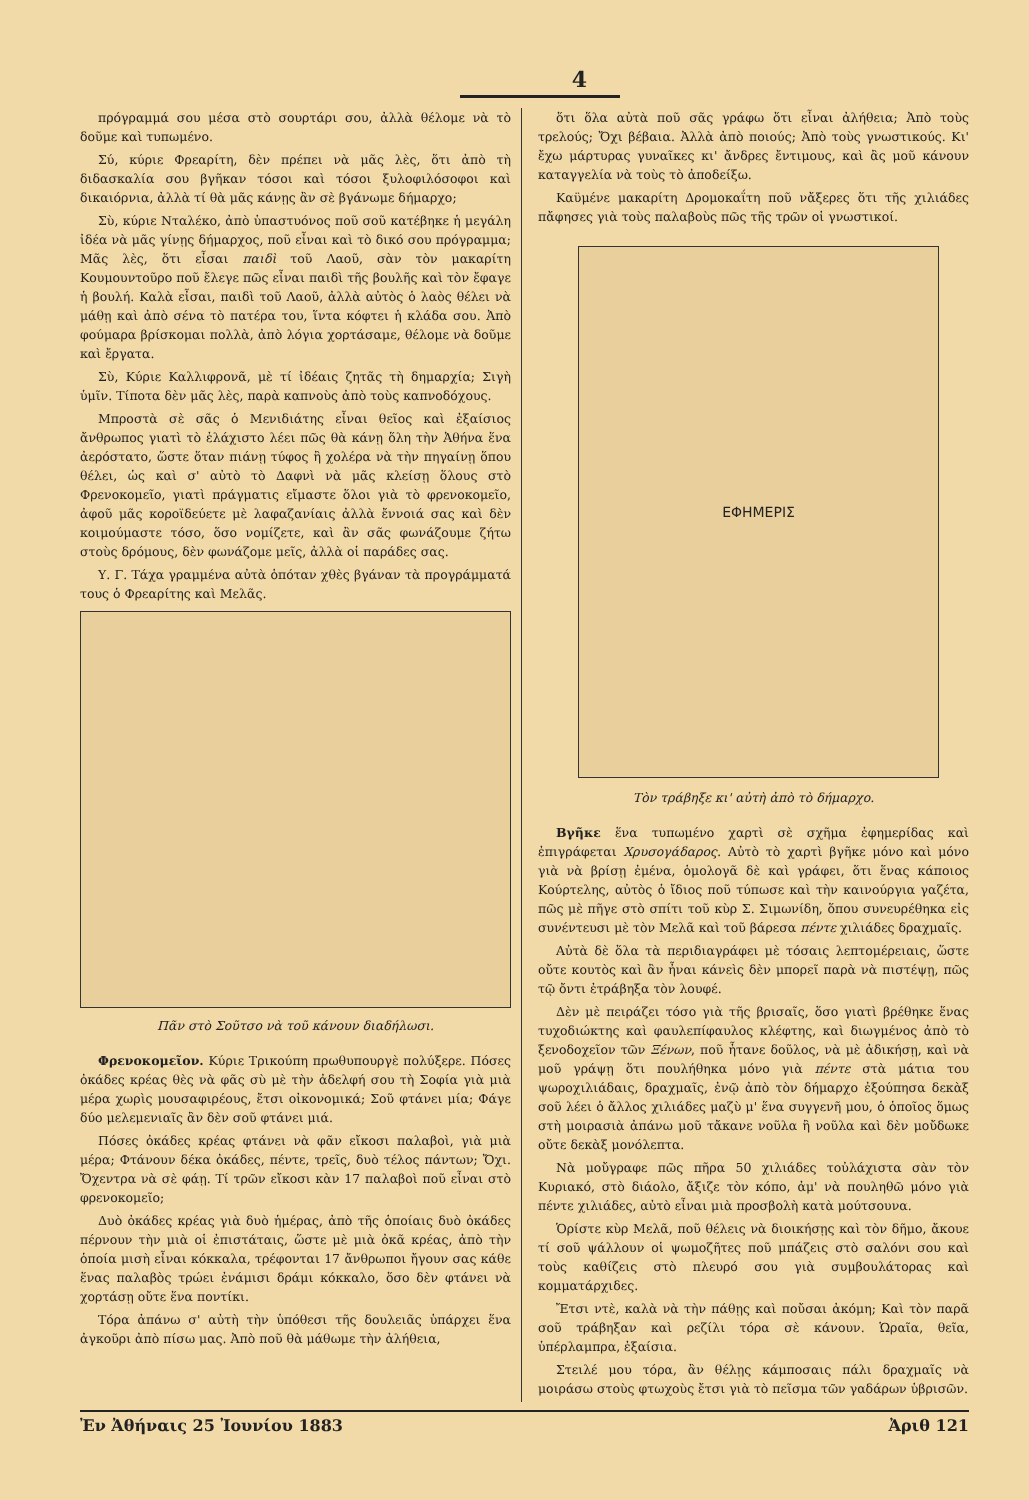4
πρόγραμμά σου μέσα στὸ σουρτάρι σου, ἀλλὰ θέλομε νὰ τὸ δοῦμε καὶ τυπωμένο.
Σύ, κύριε Φρεαρίτη, δὲν πρέπει νὰ μᾶς λὲς, ὅτι ἀπὸ τὴ διδασκαλία σου βγῆκαν τόσοι καὶ τόσοι ξυλοφιλόσοφοι καὶ δικαιόρνια, ἀλλὰ τί θὰ μᾶς κάνῃς ἂν σὲ βγάνωμε δήμαρχο;
Σὺ, κύριε Νταλέκο, ἀπὸ ὑπαστυόνος ποῦ σοῦ κατέβηκε ἡ μεγάλη ἰδέα νὰ μᾶς γίνῃς δήμαρχος, ποῦ εἶναι καὶ τὸ δικό σου πρόγραμμα; Μᾶς λὲς, ὅτι εἶσαι παιδὶ τοῦ Λαοῦ, σὰν τὸν μακαρίτη Κουμουντοῦρο ποῦ ἔλεγε πῶς εἶναι παιδὶ τῆς βουλῆς καὶ τὸν ἔφαγε ἡ βουλή. Καλὰ εἶσαι, παιδὶ τοῦ Λαοῦ, ἀλλὰ αὐτὸς ὁ λαὸς θέλει νὰ μάθῃ καὶ ἀπὸ σένα τὸ πατέρα του, ἵντα κόφτει ἡ κλάδα σου. Ἀπὸ φούμαρα βρίσκομαι πολλὰ, ἀπὸ λόγια χορτάσαμε, θέλομε νὰ δοῦμε καὶ ἔργατα.
Σὺ, Κύριε Καλλιφρονᾶ, μὲ τί ἰδέαις ζητᾶς τὴ δημαρχία; Σιγὴ ὑμῖν. Τίποτα δὲν μᾶς λὲς, παρὰ καπνοὺς ἀπὸ τοὺς καπνοδόχους.
Μπροστὰ σὲ σᾶς ὁ Μενιδιάτης εἶναι θεῖος καὶ ἐξαίσιος ἄνθρωπος γιατὶ τὸ ἐλάχιστο λέει πῶς θὰ κάνῃ ὅλη τὴν Ἀθήνα ἕνα ἀερόστατο, ὥστε ὅταν πιάνῃ τύφος ἢ χολέρα νὰ τὴν πηγαίνῃ ὅπου θέλει, ὡς καὶ σ' αὐτὸ τὸ Δαφνὶ νὰ μᾶς κλείσῃ ὅλους στὸ Φρενοκομεῖο, γιατὶ πράγματις εἴμαστε ὅλοι γιὰ τὸ φρενοκομεῖο, ἀφοῦ μᾶς κοροϊδεύετε μὲ λαφαζανίαις ἀλλὰ ἔννοιά σας καὶ δὲν κοιμούμαστε τόσο, ὅσο νομίζετε, καὶ ἂν σᾶς φωνάζουμε ζήτω στοὺς δρόμους, δὲν φωνάζομε μεῖς, ἀλλὰ οἱ παράδες σας.
Υ. Γ. Τάχα γραμμένα αὐτὰ ὁπόταν χθὲς βγάναν τὰ προγράμματά τους ὁ Φρεαρίτης καὶ Μελᾶς.
Πᾶν στὸ Σοῦτσο νὰ τοῦ κάνουν διαδήλωσι.
Φρενοκομεῖον. Κύριε Τρικούπη πρωθυπουργὲ πολύξερε. Πόσες ὀκάδες κρέας θὲς νὰ φᾶς σὺ μὲ τὴν ἀδελφή σου τὴ Σοφία γιὰ μιὰ μέρα χωρὶς μουσαφιρέους, ἔτσι οἰκονομικά; Σοῦ φτάνει μία; Φάγε δύο μελεμενιαῖς ἂν δὲν σοῦ φτάνει μιά.
Πόσες ὀκάδες κρέας φτάνει νὰ φᾶν εἴκοσι παλαβοὶ, γιὰ μιὰ μέρα; Φτάνουν δέκα ὀκάδες, πέντε, τρεῖς, δυὸ τέλος πάντων; Ὄχι. Ὄχεντρα νὰ σὲ φάῃ. Τί τρῶν εἴκοσι κὰν 17 παλαβοὶ ποῦ εἶναι στὸ φρενοκομεῖο;
Δυὸ ὀκάδες κρέας γιὰ δυὸ ἡμέρας, ἀπὸ τῆς ὁποίαις δυὸ ὀκάδες πέρνουν τὴν μιὰ οἱ ἐπιστάταις, ὥστε μὲ μιὰ ὀκᾶ κρέας, ἀπὸ τὴν ὁποία μισὴ εἶναι κόκκαλα, τρέφονται 17 ἄνθρωποι ἤγουν σας κάθε ἕνας παλαβὸς τρώει ἐνάμισι δράμι κόκκαλο, ὅσο δὲν φτάνει νὰ χορτάσῃ οὔτε ἕνα ποντίκι.
Τόρα ἀπάνω σ' αὐτὴ τὴν ὑπόθεσι τῆς δουλειᾶς ὑπάρχει ἕνα ἀγκοῦρι ἀπὸ πίσω μας. Ἀπὸ ποῦ θὰ μάθωμε τὴν ἀλήθεια,
ὅτι ὅλα αὐτὰ ποῦ σᾶς γράφω ὅτι εἶναι ἀλήθεια; Ἀπὸ τοὺς τρελούς; Ὄχι βέβαια. Ἀλλὰ ἀπὸ ποιούς; Ἀπὸ τοὺς γνωστικούς. Κι' ἔχω μάρτυρας γυναῖκες κι' ἄνδρες ἔντιμους, καὶ ἂς μοῦ κάνουν καταγγελία νὰ τοὺς τὸ ἀποδείξω.
Καϋμένε μακαρίτη Δρομοκαΐτη ποῦ νἄξερες ὅτι τῆς χιλιάδες πἄφησες γιὰ τοὺς παλαβοὺς πῶς τῆς τρῶν οἱ γνωστικοί.
ΕΦΗΜΕΡΙΣ
Τὸν τράβηξε κι' αὐτὴ ἀπὸ τὸ δήμαρχο.
Βγῆκε ἕνα τυπωμένο χαρτὶ σὲ σχῆμα ἐφημερίδας καὶ ἐπιγράφεται Χρυσογάδαρος. Αὐτὸ τὸ χαρτὶ βγῆκε μόνο καὶ μόνο γιὰ νὰ βρίσῃ ἐμένα, ὁμολογᾶ δὲ καὶ γράφει, ὅτι ἕνας κάποιος Κούρτελης, αὐτὸς ὁ ἴδιος ποῦ τύπωσε καὶ τὴν καινούργια γαζέτα, πῶς μὲ πῆγε στὸ σπίτι τοῦ κὺρ Σ. Σιμωνίδη, ὅπου συνευρέθηκα εἰς συνέντευσι μὲ τὸν Μελᾶ καὶ τοῦ βάρεσα πέντε χιλιάδες δραχμαῖς.
Αὐτὰ δὲ ὅλα τὰ περιδιαγράφει μὲ τόσαις λεπτομέρειαις, ὥστε οὔτε κουτὸς καὶ ἂν ἦναι κάνεὶς δὲν μπορεῖ παρὰ νὰ πιστέψῃ, πῶς τῷ ὄντι ἐτράβηξα τὸν λουφέ.
Δὲν μὲ πειράζει τόσο γιὰ τῆς βρισαῖς, ὅσο γιατὶ βρέθηκε ἕνας τυχοδιώκτης καὶ φαυλεπίφαυλος κλέφτης, καὶ διωγμένος ἀπὸ τὸ ξενοδοχεῖον τῶν Ξένων, ποῦ ἦτανε δοῦλος, νὰ μὲ ἀδικήσῃ, καὶ νὰ μοῦ γράψῃ ὅτι πουλήθηκα μόνο γιὰ πέντε στὰ μάτια του ψωροχιλιάδαις, δραχμαῖς, ἐνῷ ἀπὸ τὸν δήμαρχο ἐξούπησα δεκὰξ σοῦ λέει ὁ ἄλλος χιλιάδες μαζὺ μ' ἕνα συγγενῆ μου, ὁ ὁποῖος ὅμως στὴ μοιρασιὰ ἀπάνω μοῦ τἄκανε νοῦλα ἢ νοῦλα καὶ δὲν μοὔδωκε οὔτε δεκὰξ μονόλεπτα.
Νὰ μοὔγραφε πῶς πῆρα 50 χιλιάδες τοὐλάχιστα σὰν τὸν Κυριακό, στὸ διάολο, ἄξιζε τὸν κόπο, ἀμ' νὰ πουληθῶ μόνο γιὰ πέντε χιλιάδες, αὐτὸ εἶναι μιὰ προσβολὴ κατὰ μούτσουνα.
Ὁρίστε κὺρ Μελᾶ, ποῦ θέλεις νὰ διοικήσῃς καὶ τὸν δῆμο, ἄκουε τί σοῦ ψάλλουν οἱ ψωμοζῆτες ποῦ μπάζεις στὸ σαλόνι σου καὶ τοὺς καθίζεις στὸ πλευρό σου γιὰ συμβουλάτορας καὶ κομματάρχιδες.
Ἔτσι ντὲ, καλὰ νὰ τὴν πάθῃς καὶ ποὔσαι ἀκόμη; Καὶ τὸν παρᾶ σοῦ τράβηξαν καὶ ρεζίλι τόρα σὲ κάνουν. Ὡραῖα, θεῖα, ὑπέρλαμπρα, ἐξαίσια.
Στειλέ μου τόρα, ἂν θέλῃς κάμποσαις πάλι δραχμαῖς νὰ μοιράσω στοὺς φτωχοὺς ἔτσι γιὰ τὸ πεῖσμα τῶν γαδάρων ὑβρισῶν.
Ἐν Ἀθήναις 25 Ἰουνίου 1883 Ἀριθ 121